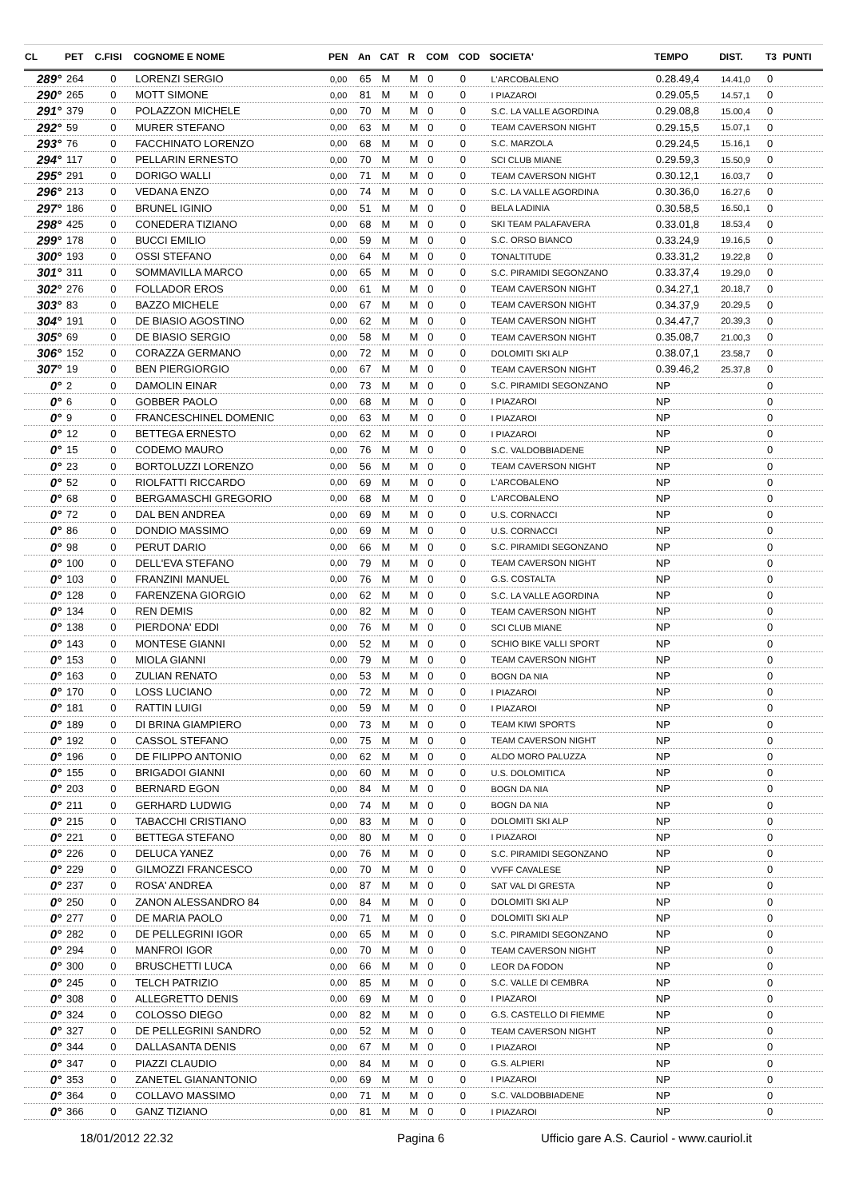| CL | PET | C.FISI | COGNOME E NOME | PEN | An | CAT | R | COM | COD | SOCIETA' | TEMPO | DIST. | T3 | PUNTI |
| --- | --- | --- | --- | --- | --- | --- | --- | --- | --- | --- | --- | --- | --- | --- |
| 289° | 264 | 0 | LORENZI SERGIO | 0,00 | 65 | M | M | 0 | 0 | L'ARCOBALENO | 0.28.49,4 | 14.41,0 | 0 | |
| 290° | 265 | 0 | MOTT SIMONE | 0,00 | 81 | M | M | 0 | 0 | I PIAZAROI | 0.29.05,5 | 14.57,1 | 0 | |
| 291° | 379 | 0 | POLAZZON MICHELE | 0,00 | 70 | M | M | 0 | 0 | S.C. LA VALLE AGORDINA | 0.29.08,8 | 15.00,4 | 0 | |
| 292° | 59 | 0 | MURER STEFANO | 0,00 | 63 | M | M | 0 | 0 | TEAM CAVERSON NIGHT | 0.29.15,5 | 15.07,1 | 0 | |
| 293° | 76 | 0 | FACCHINATO LORENZO | 0,00 | 68 | M | M | 0 | 0 | S.C. MARZOLA | 0.29.24,5 | 15.16,1 | 0 | |
| 294° | 117 | 0 | PELLARIN ERNESTO | 0,00 | 70 | M | M | 0 | 0 | SCI CLUB MIANE | 0.29.59,3 | 15.50,9 | 0 | |
| 295° | 291 | 0 | DORIGO WALLI | 0,00 | 71 | M | M | 0 | 0 | TEAM CAVERSON NIGHT | 0.30.12,1 | 16.03,7 | 0 | |
| 296° | 213 | 0 | VEDANA ENZO | 0,00 | 74 | M | M | 0 | 0 | S.C. LA VALLE AGORDINA | 0.30.36,0 | 16.27,6 | 0 | |
| 297° | 186 | 0 | BRUNEL IGINIO | 0,00 | 51 | M | M | 0 | 0 | BELA LADINIA | 0.30.58,5 | 16.50,1 | 0 | |
| 298° | 425 | 0 | CONEDERA TIZIANO | 0,00 | 68 | M | M | 0 | 0 | SKI TEAM PALAFAVERA | 0.33.01,8 | 18.53,4 | 0 | |
| 299° | 178 | 0 | BUCCI EMILIO | 0,00 | 59 | M | M | 0 | 0 | S.C. ORSO BIANCO | 0.33.24,9 | 19.16,5 | 0 | |
| 300° | 193 | 0 | OSSI STEFANO | 0,00 | 64 | M | M | 0 | 0 | TONALTITUDE | 0.33.31,2 | 19.22,8 | 0 | |
| 301° | 311 | 0 | SOMMAVILLA MARCO | 0,00 | 65 | M | M | 0 | 0 | S.C. PIRAMIDI SEGONZANO | 0.33.37,4 | 19.29,0 | 0 | |
| 302° | 276 | 0 | FOLLADOR EROS | 0,00 | 61 | M | M | 0 | 0 | TEAM CAVERSON NIGHT | 0.34.27,1 | 20.18,7 | 0 | |
| 303° | 83 | 0 | BAZZO MICHELE | 0,00 | 67 | M | M | 0 | 0 | TEAM CAVERSON NIGHT | 0.34.37,9 | 20.29,5 | 0 | |
| 304° | 191 | 0 | DE BIASIO AGOSTINO | 0,00 | 62 | M | M | 0 | 0 | TEAM CAVERSON NIGHT | 0.34.47,7 | 20.39,3 | 0 | |
| 305° | 69 | 0 | DE BIASIO SERGIO | 0,00 | 58 | M | M | 0 | 0 | TEAM CAVERSON NIGHT | 0.35.08,7 | 21.00,3 | 0 | |
| 306° | 152 | 0 | CORAZZA GERMANO | 0,00 | 72 | M | M | 0 | 0 | DOLOMITI SKI ALP | 0.38.07,1 | 23.58,7 | 0 | |
| 307° | 19 | 0 | BEN PIERGIORGIO | 0,00 | 67 | M | M | 0 | 0 | TEAM CAVERSON NIGHT | 0.39.46,2 | 25.37,8 | 0 | |
| 0° | 2 | 0 | DAMOLIN EINAR | 0,00 | 73 | M | M | 0 | 0 | S.C. PIRAMIDI SEGONZANO | NP | | 0 | |
| 0° | 6 | 0 | GOBBER PAOLO | 0,00 | 68 | M | M | 0 | 0 | I PIAZAROI | NP | | 0 | |
| 0° | 9 | 0 | FRANCESCHINEL DOMENIC | 0,00 | 63 | M | M | 0 | 0 | I PIAZAROI | NP | | 0 | |
| 0° | 12 | 0 | BETTEGA ERNESTO | 0,00 | 62 | M | M | 0 | 0 | I PIAZAROI | NP | | 0 | |
| 0° | 15 | 0 | CODEMO MAURO | 0,00 | 76 | M | M | 0 | 0 | S.C. VALDOBBIADENE | NP | | 0 | |
| 0° | 23 | 0 | BORTOLUZZI LORENZO | 0,00 | 56 | M | M | 0 | 0 | TEAM CAVERSON NIGHT | NP | | 0 | |
| 0° | 52 | 0 | RIOLFATTI RICCARDO | 0,00 | 69 | M | M | 0 | 0 | L'ARCOBALENO | NP | | 0 | |
| 0° | 68 | 0 | BERGAMASCHI GREGORIO | 0,00 | 68 | M | M | 0 | 0 | L'ARCOBALENO | NP | | 0 | |
| 0° | 72 | 0 | DAL BEN ANDREA | 0,00 | 69 | M | M | 0 | 0 | U.S. CORNACCI | NP | | 0 | |
| 0° | 86 | 0 | DONDIO MASSIMO | 0,00 | 69 | M | M | 0 | 0 | U.S. CORNACCI | NP | | 0 | |
| 0° | 98 | 0 | PERUT DARIO | 0,00 | 66 | M | M | 0 | 0 | S.C. PIRAMIDI SEGONZANO | NP | | 0 | |
| 0° | 100 | 0 | DELL'EVA STEFANO | 0,00 | 79 | M | M | 0 | 0 | TEAM CAVERSON NIGHT | NP | | 0 | |
| 0° | 103 | 0 | FRANZINI MANUEL | 0,00 | 76 | M | M | 0 | 0 | G.S. COSTALTA | NP | | 0 | |
| 0° | 128 | 0 | FARENZENA GIORGIO | 0,00 | 62 | M | M | 0 | 0 | S.C. LA VALLE AGORDINA | NP | | 0 | |
| 0° | 134 | 0 | REN DEMIS | 0,00 | 82 | M | M | 0 | 0 | TEAM CAVERSON NIGHT | NP | | 0 | |
| 0° | 138 | 0 | PIERDONA' EDDI | 0,00 | 76 | M | M | 0 | 0 | SCI CLUB MIANE | NP | | 0 | |
| 0° | 143 | 0 | MONTESE GIANNI | 0,00 | 52 | M | M | 0 | 0 | SCHIO BIKE VALLI SPORT | NP | | 0 | |
| 0° | 153 | 0 | MIOLA GIANNI | 0,00 | 79 | M | M | 0 | 0 | TEAM CAVERSON NIGHT | NP | | 0 | |
| 0° | 163 | 0 | ZULIAN RENATO | 0,00 | 53 | M | M | 0 | 0 | BOGN DA NIA | NP | | 0 | |
| 0° | 170 | 0 | LOSS LUCIANO | 0,00 | 72 | M | M | 0 | 0 | I PIAZAROI | NP | | 0 | |
| 0° | 181 | 0 | RATTIN LUIGI | 0,00 | 59 | M | M | 0 | 0 | I PIAZAROI | NP | | 0 | |
| 0° | 189 | 0 | DI BRINA GIAMPIERO | 0,00 | 73 | M | M | 0 | 0 | TEAM KIWI SPORTS | NP | | 0 | |
| 0° | 192 | 0 | CASSOL STEFANO | 0,00 | 75 | M | M | 0 | 0 | TEAM CAVERSON NIGHT | NP | | 0 | |
| 0° | 196 | 0 | DE FILIPPO ANTONIO | 0,00 | 62 | M | M | 0 | 0 | ALDO MORO PALUZZA | NP | | 0 | |
| 0° | 155 | 0 | BRIGADOI GIANNI | 0,00 | 60 | M | M | 0 | 0 | U.S. DOLOMITICA | NP | | 0 | |
| 0° | 203 | 0 | BERNARD EGON | 0,00 | 84 | M | M | 0 | 0 | BOGN DA NIA | NP | | 0 | |
| 0° | 211 | 0 | GERHARD LUDWIG | 0,00 | 74 | M | M | 0 | 0 | BOGN DA NIA | NP | | 0 | |
| 0° | 215 | 0 | TABACCHI CRISTIANO | 0,00 | 83 | M | M | 0 | 0 | DOLOMITI SKI ALP | NP | | 0 | |
| 0° | 221 | 0 | BETTEGA STEFANO | 0,00 | 80 | M | M | 0 | 0 | I PIAZAROI | NP | | 0 | |
| 0° | 226 | 0 | DELUCA YANEZ | 0,00 | 76 | M | M | 0 | 0 | S.C. PIRAMIDI SEGONZANO | NP | | 0 | |
| 0° | 229 | 0 | GILMOZZI FRANCESCO | 0,00 | 70 | M | M | 0 | 0 | VVFF CAVALESE | NP | | 0 | |
| 0° | 237 | 0 | ROSA' ANDREA | 0,00 | 87 | M | M | 0 | 0 | SAT VAL DI GRESTA | NP | | 0 | |
| 0° | 250 | 0 | ZANON ALESSANDRO 84 | 0,00 | 84 | M | M | 0 | 0 | DOLOMITI SKI ALP | NP | | 0 | |
| 0° | 277 | 0 | DE MARIA PAOLO | 0,00 | 71 | M | M | 0 | 0 | DOLOMITI SKI ALP | NP | | 0 | |
| 0° | 282 | 0 | DE PELLEGRINI IGOR | 0,00 | 65 | M | M | 0 | 0 | S.C. PIRAMIDI SEGONZANO | NP | | 0 | |
| 0° | 294 | 0 | MANFROI IGOR | 0,00 | 70 | M | M | 0 | 0 | TEAM CAVERSON NIGHT | NP | | 0 | |
| 0° | 300 | 0 | BRUSCHETTI LUCA | 0,00 | 66 | M | M | 0 | 0 | LEOR DA FODON | NP | | 0 | |
| 0° | 245 | 0 | TELCH PATRIZIO | 0,00 | 85 | M | M | 0 | 0 | S.C. VALLE DI CEMBRA | NP | | 0 | |
| 0° | 308 | 0 | ALLEGRETTO DENIS | 0,00 | 69 | M | M | 0 | 0 | I PIAZAROI | NP | | 0 | |
| 0° | 324 | 0 | COLOSSO DIEGO | 0,00 | 82 | M | M | 0 | 0 | G.S. CASTELLO DI FIEMME | NP | | 0 | |
| 0° | 327 | 0 | DE PELLEGRINI SANDRO | 0,00 | 52 | M | M | 0 | 0 | TEAM CAVERSON NIGHT | NP | | 0 | |
| 0° | 344 | 0 | DALLASANTA DENIS | 0,00 | 67 | M | M | 0 | 0 | I PIAZAROI | NP | | 0 | |
| 0° | 347 | 0 | PIAZZI CLAUDIO | 0,00 | 84 | M | M | 0 | 0 | G.S. ALPIERI | NP | | 0 | |
| 0° | 353 | 0 | ZANETEL GIANANTONIO | 0,00 | 69 | M | M | 0 | 0 | I PIAZAROI | NP | | 0 | |
| 0° | 364 | 0 | COLLAVO MASSIMO | 0,00 | 71 | M | M | 0 | 0 | S.C. VALDOBBIADENE | NP | | 0 | |
| 0° | 366 | 0 | GANZ TIZIANO | 0,00 | 81 | M | M | 0 | 0 | I PIAZAROI | NP | | 0 | |
18/01/2012 22.32 Pagina 6
Ufficio gare A.S. Cauriol - www.cauriol.it